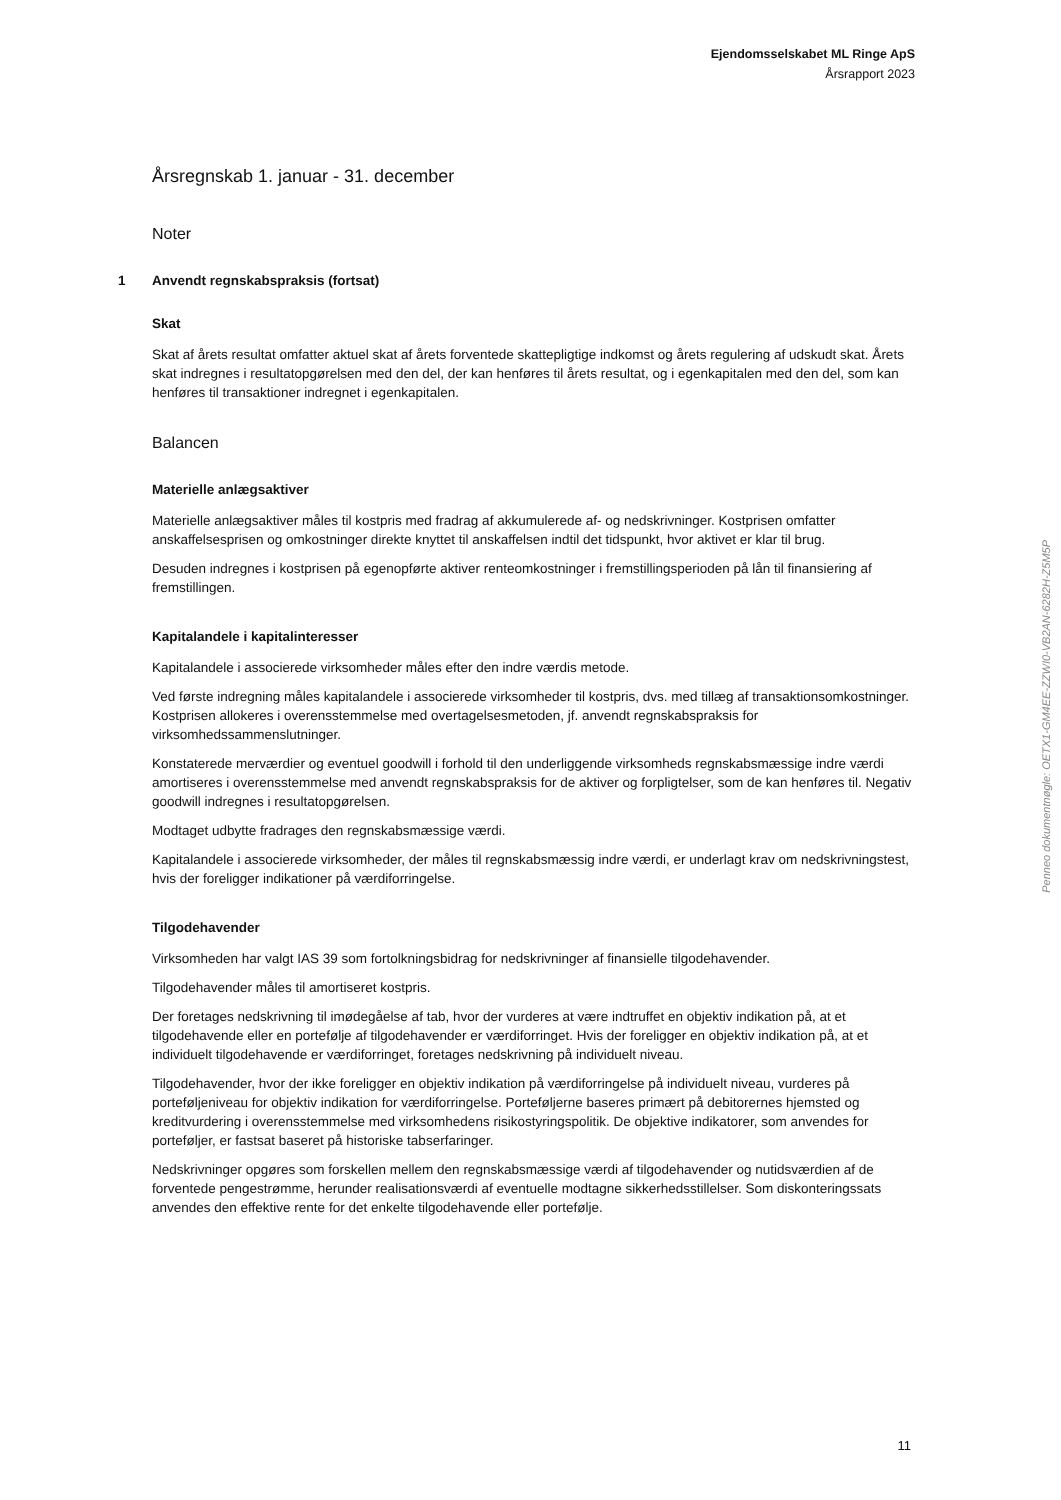Ejendomsselskabet ML Ringe ApS
Årsrapport 2023
Årsregnskab 1. januar - 31. december
Noter
1 Anvendt regnskabspraksis (fortsat)
Skat
Skat af årets resultat omfatter aktuel skat af årets forventede skattepligtige indkomst og årets regulering af udskudt skat. Årets skat indregnes i resultatopgørelsen med den del, der kan henføres til årets resultat, og i egenkapitalen med den del, som kan henføres til transaktioner indregnet i egenkapitalen.
Balancen
Materielle anlægsaktiver
Materielle anlægsaktiver måles til kostpris med fradrag af akkumulerede af- og nedskrivninger. Kostprisen omfatter anskaffelsesprisen og omkostninger direkte knyttet til anskaffelsen indtil det tidspunkt, hvor aktivet er klar til brug.
Desuden indregnes i kostprisen på egenopførte aktiver renteomkostninger i fremstillingsperioden på lån til finansiering af fremstillingen.
Kapitalandele i kapitalinteresser
Kapitalandele i associerede virksomheder måles efter den indre værdis metode.
Ved første indregning måles kapitalandele i associerede virksomheder til kostpris, dvs. med tillæg af transaktionsomkostninger. Kostprisen allokeres i overensstemmelse med overtagelsesmetoden, jf. anvendt regnskabspraksis for virksomhedssammenslutninger.
Konstaterede merværdier og eventuel goodwill i forhold til den underliggende virksomheds regnskabsmæssige indre værdi amortiseres i overensstemmelse med anvendt regnskabspraksis for de aktiver og forpligtelser, som de kan henføres til. Negativ goodwill indregnes i resultatopgørelsen.
Modtaget udbytte fradrages den regnskabsmæssige værdi.
Kapitalandele i associerede virksomheder, der måles til regnskabsmæssig indre værdi, er underlagt krav om nedskrivningstest, hvis der foreligger indikationer på værdiforringelse.
Tilgodehavender
Virksomheden har valgt IAS 39 som fortolkningsbidrag for nedskrivninger af finansielle tilgodehavender.
Tilgodehavender måles til amortiseret kostpris.
Der foretages nedskrivning til imødegåelse af tab, hvor der vurderes at være indtruffet en objektiv indikation på, at et tilgodehavende eller en portefølje af tilgodehavender er værdiforringet. Hvis der foreligger en objektiv indikation på, at et individuelt tilgodehavende er værdiforringet, foretages nedskrivning på individuelt niveau.
Tilgodehavender, hvor der ikke foreligger en objektiv indikation på værdiforringelse på individuelt niveau, vurderes på porteføljeniveau for objektiv indikation for værdiforringelse. Porteføljerne baseres primært på debitorernes hjemsted og kreditvurdering i overensstemmelse med virksomhedens risikostyringspolitik. De objektive indikatorer, som anvendes for porteføljer, er fastsat baseret på historiske tabserfaringer.
Nedskrivninger opgøres som forskellen mellem den regnskabsmæssige værdi af tilgodehavender og nutidsværdien af de forventede pengestrømme, herunder realisationsværdi af eventuelle modtagne sikkerhedsstillelser. Som diskonteringssats anvendes den effektive rente for det enkelte tilgodehavende eller portefølje.
Penneo dokumentnøgle: OETX1-GM4EE-ZZWI0-VB2AN-6282H-Z5M5P
11